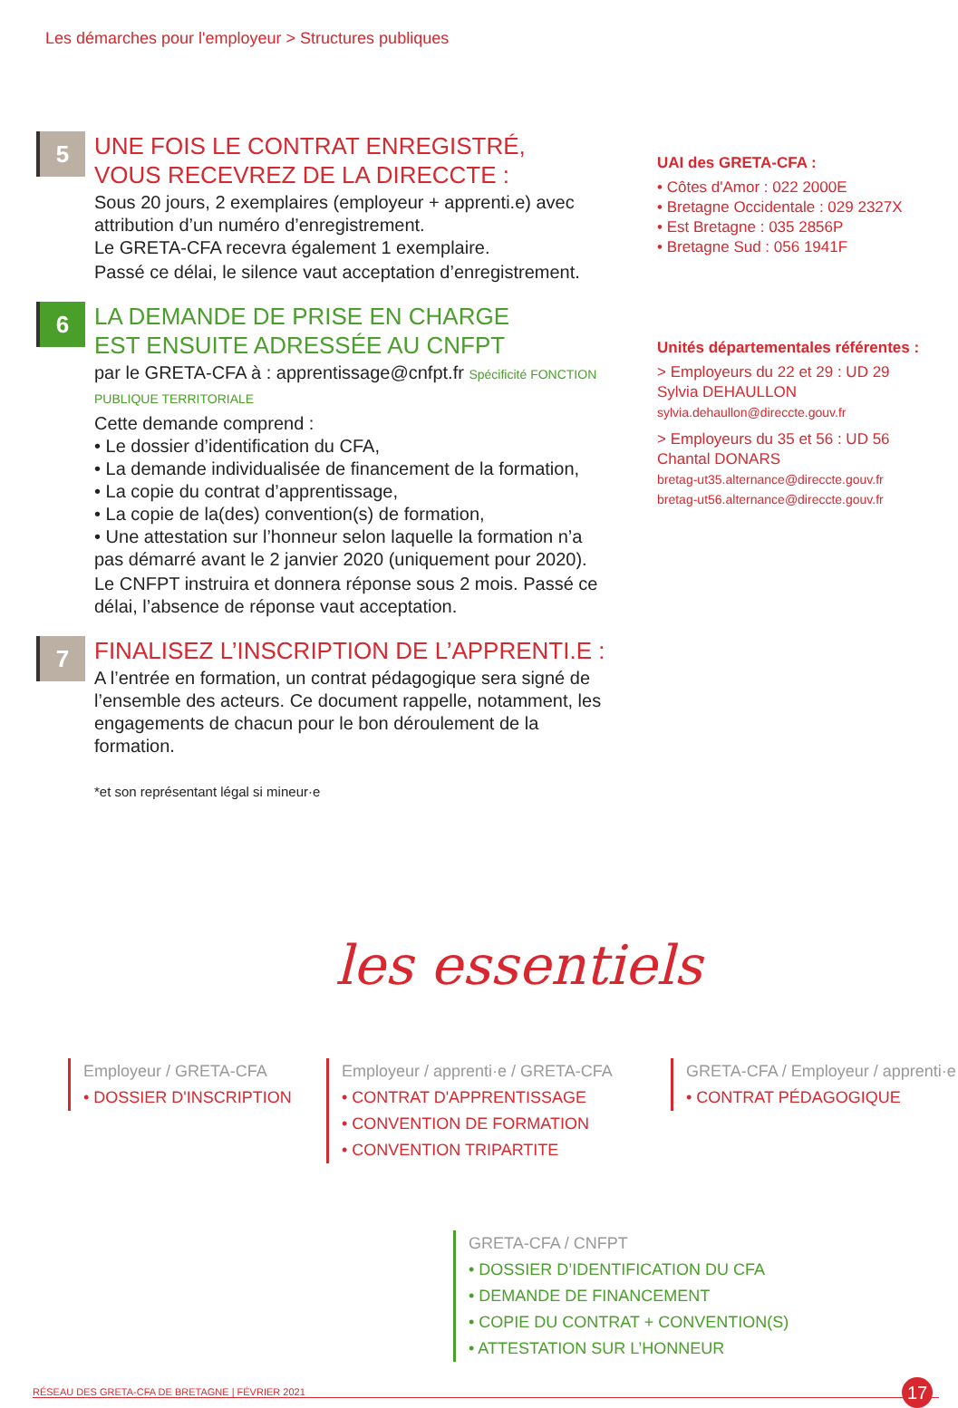Les démarches pour l'employeur > Structures publiques
5
UNE FOIS LE CONTRAT ENREGISTRÉ,
VOUS RECEVREZ DE LA DIRECCTE :
Sous 20 jours, 2 exemplaires (employeur + apprenti.e) avec attribution d’un numéro d’enregistrement.
Le GRETA-CFA recevra également 1 exemplaire.
Passé ce délai, le silence vaut acceptation d’enregistrement.
6
LA DEMANDE DE PRISE EN CHARGE
EST ENSUITE ADRESSÉE AU CNFPT
par le GRETA-CFA à : apprentissage@cnfpt.fr Spécificité FONCTION PUBLIQUE TERRITORIALE
Cette demande comprend :
• Le dossier d’identification du CFA,
• La demande individualisée de financement de la formation,
• La copie du contrat d’apprentissage,
• La copie de la(des) convention(s) de formation,
• Une attestation sur l’honneur selon laquelle la formation n’a pas démarré avant le 2 janvier 2020 (uniquement pour 2020).
Le CNFPT instruira et donnera réponse sous 2 mois. Passé ce délai, l’absence de réponse vaut acceptation.
7
FINALISEZ L’INSCRIPTION DE L’APPRENTI.E :
A l’entrée en formation, un contrat pédagogique sera signé de l’ensemble des acteurs. Ce document rappelle, notamment, les engagements de chacun pour le bon déroulement de la formation.
*et son représentant légal si mineur·e
UAI des GRETA-CFA :
• Côtes d'Amor : 022 2000E
• Bretagne Occidentale : 029 2327X
• Est Bretagne : 035 2856P
• Bretagne Sud : 056 1941F
Unités départementales référentes :
> Employeurs du 22 et 29 : UD 29
Sylvia DEHAULLON
sylvia.dehaullon@direccte.gouv.fr
> Employeurs du 35 et 56 : UD 56
Chantal DONARS
bretag-ut35.alternance@direccte.gouv.fr
bretag-ut56.alternance@direccte.gouv.fr
les essentiels
Employeur / GRETA-CFA
• DOSSIER D'INSCRIPTION
Employeur / apprenti·e / GRETA-CFA
• CONTRAT D'APPRENTISSAGE
• CONVENTION DE FORMATION
• CONVENTION TRIPARTITE
GRETA-CFA / Employeur / apprenti·e
• CONTRAT PÉDAGOGIQUE
GRETA-CFA / CNFPT
• DOSSIER D’IDENTIFICATION DU CFA
• DEMANDE DE FINANCEMENT
• COPIE DU CONTRAT + CONVENTION(S)
• ATTESTATION SUR L’HONNEUR
RÉSEAU DES GRETA-CFA DE BRETAGNE | FÉVRIER 2021 17